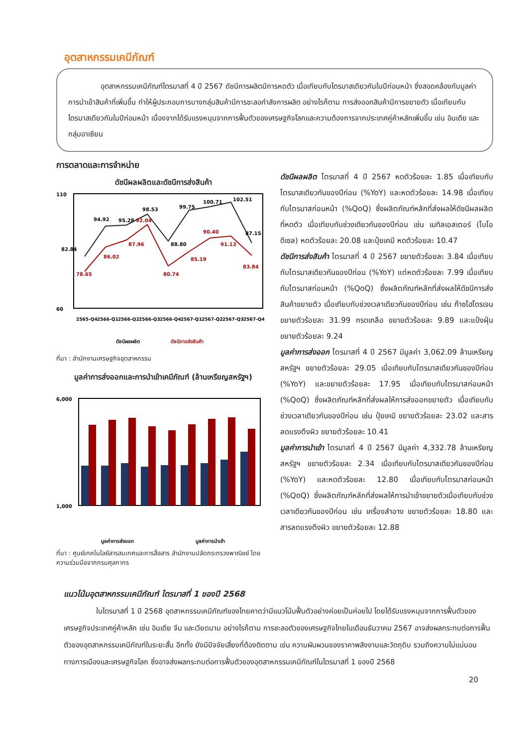อุตสาหกรรมเคมีภัณฑ์
อุตสาหกรรมเคมีภัณฑ์ไตรมาสที่ 4 ปี 2567 ดัชนีการผลิตมีการหดตัว เมื่อเทียบกับไตรมาสเดียวกันในปีก่อนหน้า ซึ่งสอดคล้องกับมูลค่าการนำเข้าสินค้าที่เพิ่มขึ้น ทำให้ผู้ประกอบการบางกลุ่มสินค้ามีการชะลอกำลังการผลิต อย่างไรก็ตาม การส่งออกสินค้ามีการขยายตัว เมื่อเทียบกับไตรมาสเดียวกันในปีก่อนหน้า เนื่องจากได้รับแรงหนุนจากการฟื้นตัวของเศรษฐกิจโลกและความต้องการจากประเทศคู่ค้าหลักเพิ่มขึ้น เช่น อินเดีย และกลุ่มอาเซียน
การตลาดและการจำหน่าย
ดัชนีผลผลิตและดัชนีการส่งสินค้า
110
60
82.84
94.92
95.28
98.53
88.80
99.75
100.71
102.51
87.15
78.65
86.02
87.96
92.04
80.74
85.19
90.40
91.13
83.84
2565-Q4
2566-Q1
2566-Q2
2566-Q3
2566-Q4
2567-Q1
2567-Q2
2567-Q3
2567-Q4
ดัชนีผลผลิต
ดัชนีการส่งสินค้า
ที่มา : สำนักงานเศรษฐกิจอุตสาหกรรม
มูลค่าการส่งออกและการนำเข้าเคมีภัณฑ์ (ล้านเหรียญสหรัฐฯ)
6,000
1,000
มูลค่าการส่งออก
มูลค่าการนำเข้า
ที่มา : ศูนย์เทคโนโลยีสารสนเทศและการสื่อสาร สำนักงานปลัดกระทรวงพาณิชย์ โดยความร่วมมือจากกรมศุลกากร
ดัชนีผลผลิต ไตรมาสที่ 4 ปี 2567 หดตัวร้อยละ 1.85 เมื่อเทียบกับไตรมาสเดียวกันของปีก่อน (%YoY) และหดตัวร้อยละ 14.98 เมื่อเทียบกับไตรมาสก่อนหน้า (%QoQ) ซึ่งผลิตภัณฑ์หลักที่ส่งผลให้ดัชนีผลผลิตที่หดตัว เมื่อเทียบกับช่วงเดียวกันของปีก่อน เช่น เมทิลเอสเตอร์ (ไบโอดีเซล) หดตัวร้อยละ 20.08 และปุ๋ยเคมี หดตัวร้อยละ 10.47
ดัชนีการส่งสินค้า ไตรมาสที่ 4 ปี 2567 ขยายตัวร้อยละ 3.84 เมื่อเทียบกับไตรมาสเดียวกันของปีก่อน (%YoY) แต่หดตัวร้อยละ 7.99 เมื่อเทียบกับไตรมาสก่อนหน้า (%QoQ) ซึ่งผลิตภัณฑ์หลักที่ส่งผลให้ดัชนีการส่งสินค้าขยายตัว เมื่อเทียบกับช่วงเวลาเดียวกันของปีก่อน เช่น ก๊าซไฮโดรเจน ขยายตัวร้อยละ 31.99 กรดเกลือ ขยายตัวร้อยละ 9.89 และแป้งฝุ่น ขยายตัวร้อยละ 9.24
มูลค่าการส่งออก ไตรมาสที่ 4 ปี 2567 มีมูลค่า 3,062.09 ล้านเหรียญสหรัฐฯ ขยายตัวร้อยละ 29.05 เมื่อเทียบกับไตรมาสเดียวกันของปีก่อน (%YoY) และขยายตัวร้อยละ 17.95 เมื่อเทียบกับไตรมาสก่อนหน้า (%QoQ) ซึ่งผลิตภัณฑ์หลักที่ส่งผลให้การส่งออกขยายตัว เมื่อเทียบกับช่วงเวลาเดียวกันของปีก่อน เช่น ปุ๋ยเคมี ขยายตัวร้อยละ 23.02 และสารลดแรงตึงผิว ขยายตัวร้อยละ 10.41
มูลค่าการนำเข้า ไตรมาสที่ 4 ปี 2567 มีมูลค่า 4,332.78 ล้านเหรียญสหรัฐฯ ขยายตัวร้อยละ 2.34 เมื่อเทียบกับไตรมาสเดียวกันของปีก่อน (%YoY) และหดตัวร้อยละ 12.80 เมื่อเทียบกับไตรมาสก่อนหน้า (%QoQ) ซึ่งผลิตภัณฑ์หลักที่ส่งผลให้การนำเข้าขยายตัวเมื่อเทียบกับช่วงเวลาเดียวกันของปีก่อน เช่น เครื่องสำอาง ขยายตัวร้อยละ 18.80 และสารลดแรงตึงผิว ขยายตัวร้อยละ 12.88
แนวโน้มอุตสาหกรรมเคมีภัณฑ์ ไตรมาสที่ 1 ของปี 2568
ในไตรมาสที่ 1 ปี 2568 อุตสาหกรรมเคมีภัณฑ์ของไทยคาดว่ามีแนวโน้มฟื้นตัวอย่างค่อยเป็นค่อยไป โดยได้รับแรงหนุนจากการฟื้นตัวของเศรษฐกิจประเทศคู่ค้าหลัก เช่น อินเดีย จีน และเวียดนาม อย่างไรก็ตาม การชะลอตัวของเศรษฐกิจไทยในเดือนธันวาคม 2567 อาจส่งผลกระทบต่อการฟื้นตัวของอุตสาหกรรมเคมีภัณฑ์ในระยะสั้น อีกทั้ง ยังมีปัจจัยเสี่ยงที่ต้องติดตาม เช่น ความผันผวนของราคาพลังงานและวัตถุดิบ รวมถึงความไม่แน่นอนทางการเมืองและเศรษฐกิจโลก ซึ่งอาจส่งผลกระทบต่อการฟื้นตัวของอุตสาหกรรมเคมีภัณฑ์ในไตรมาสที่ 1 ของปี 2568
20